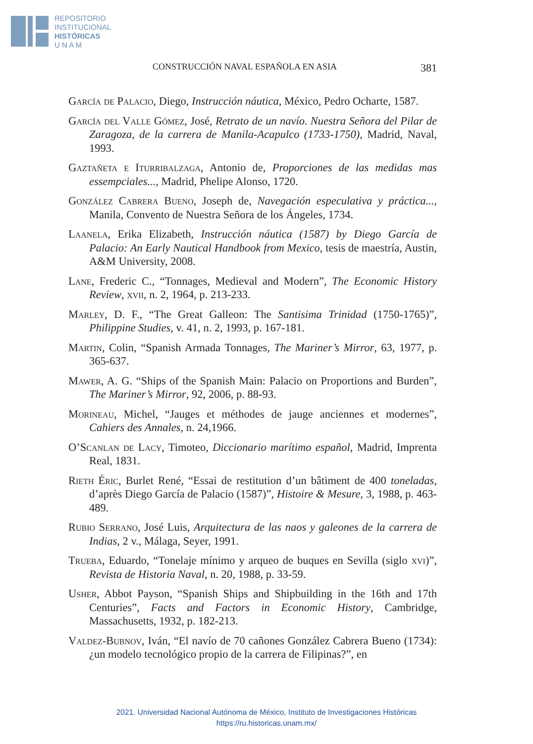REPOSITORIO
INSTITUCIONAL
HISTÓRICAS
U N A M
CONSTRUCCIÓN NAVAL ESPAÑOLA EN ASIA 381
García de Palacio, Diego, Instrucción náutica, México, Pedro Ocharte, 1587.
García del Valle Gómez, José, Retrato de un navío. Nuestra Señora del Pilar de Zaragoza, de la carrera de Manila-Acapulco (1733-1750), Madrid, Naval, 1993.
Gaztañeta e Iturribalzaga, Antonio de, Proporciones de las medidas mas essempciales..., Madrid, Phelipe Alonso, 1720.
González Cabrera Bueno, Joseph de, Navegación especulativa y práctica..., Manila, Convento de Nuestra Señora de los Ángeles, 1734.
Laanela, Erika Elizabeth, Instrucción náutica (1587) by Diego García de Palacio: An Early Nautical Handbook from Mexico, tesis de maestría, Austin, A&M University, 2008.
Lane, Frederic C., “Tonnages, Medieval and Modern”, The Economic History Review, xvii, n. 2, 1964, p. 213-233.
Marley, D. F., “The Great Galleon: The Santisima Trinidad (1750-1765)”, Philippine Studies, v. 41, n. 2, 1993, p. 167-181.
Martin, Colin, “Spanish Armada Tonnages, The Mariner’s Mirror, 63, 1977, p. 365-637.
Mawer, A. G. “Ships of the Spanish Main: Palacio on Proportions and Burden”, The Mariner’s Mirror, 92, 2006, p. 88-93.
Morineau, Michel, “Jauges et méthodes de jauge anciennes et modernes”, Cahiers des Annales, n. 24,1966.
O’Scanlan de Lacy, Timoteo, Diccionario marítimo español, Madrid, Imprenta Real, 1831.
Rieth Éric, Burlet René, “Essai de restitution d’un bâtiment de 400 toneladas, d’après Diego García de Palacio (1587)”, Histoire & Mesure, 3, 1988, p. 463-489.
Rubio Serrano, José Luis, Arquitectura de las naos y galeones de la carrera de Indias, 2 v., Málaga, Seyer, 1991.
Trueba, Eduardo, “Tonelaje mínimo y arqueo de buques en Sevilla (siglo xvi)”, Revista de Historia Naval, n. 20, 1988, p. 33-59.
Usher, Abbot Payson, “Spanish Ships and Shipbuilding in the 16th and 17th Centuries”, Facts and Factors in Economic History, Cambridge, Massachusetts, 1932, p. 182-213.
Valdez-Bubnov, Iván, “El navío de 70 cañones González Cabrera Bueno (1734): ¿un modelo tecnológico propio de la carrera de Filipinas?”, en
2021. Universidad Nacional Autónoma de México, Instituto de Investigaciones Históricas
https://ru.historicas.unam.mx/